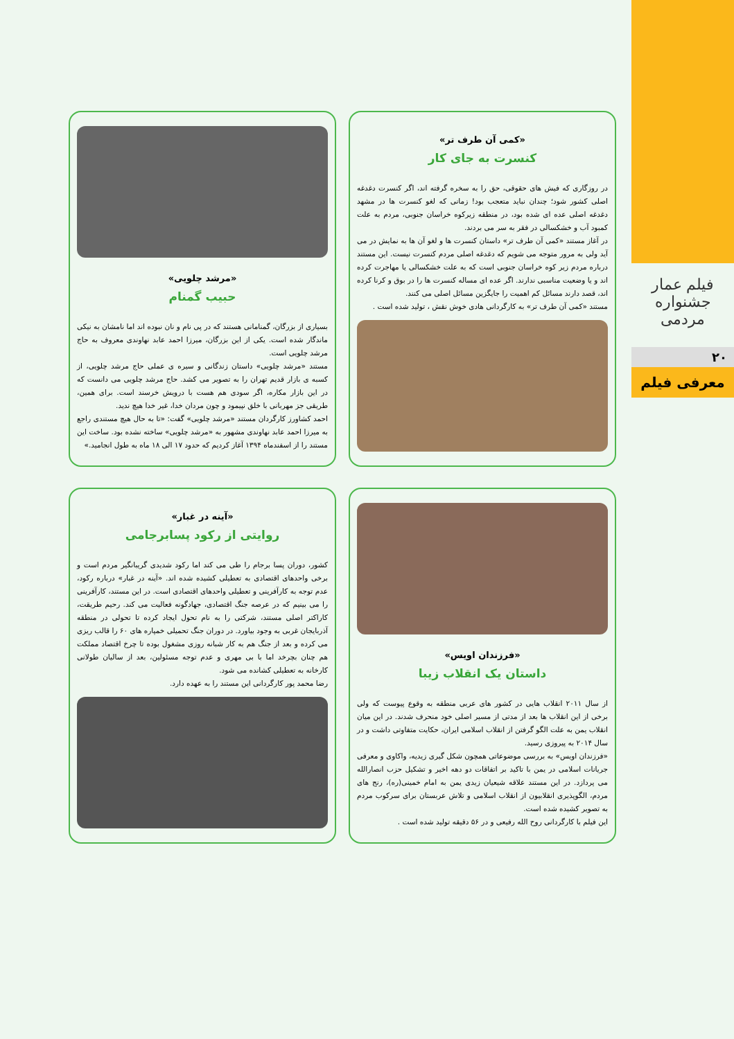فیلم عمار
جشنواره مردمی
۲۰
معرفی فیلم
«کمی آن طرف تر»
کنسرت به جای کار
در روزگاری که فیش های حقوقی، حق را به سخره گرفته اند، اگر کنسرت دغدغه اصلی کشور شود؛ چندان نباید متعجب بود! زمانی که لغو کنسرت ها در مشهد دغدغه اصلی عده ای شده بود، در منطقه زیرکوه خراسان جنوبی، مردم به علت کمبود آب و خشکسالی در فقر به سر می بردند.
در آغاز مستند «کمی آن طرف تر» داستان کنسرت ها و لغو آن ها به نمایش در می آید ولی به مرور متوجه می شویم که دغدغه اصلی مردم کنسرت نیست. این مستند درباره مردم زیر کوه خراسان جنوبی است که به علت خشکسالی یا مهاجرت کرده اند و یا وضعیت مناسبی ندارند. اگر عده ای مساله کنسرت ها را در بوق و کرنا کرده اند، قصد دارند مسائل کم اهمیت را جایگزین مسائل اصلی می کنند.
مستند «کمی آن طرف تر» به کارگردانی هادی خوش نقش ، تولید شده است .
«مرشد چلویی»
حبیب گمنام
بسیاری از بزرگان، گمنامانی هستند که در پی نام و نان نبوده اند اما نامشان به نیکی ماندگار شده است. یکی از این بزرگان، میرزا احمد عابد نهاوندی معروف به حاج مرشد چلویی است.
مستند «مرشد چلویی» داستان زندگانی و سیره ی عملی حاج مرشد چلویی، از کسبه ی بازار قدیم تهران را به تصویر می کشد. حاج مرشد چلویی می دانست که در این بازار مکاره، اگر سودی هم هست با درویش خرسند است. برای همین، طریقی جز مهربانی با خلق نپیمود و چون مردان خدا، غیر خدا هیچ ندید.
احمد کشاورز کارگردان مستند «مرشد چلویی» گفت: «تا به حال هیچ مستندی راجع به میرزا احمد عابد نهاوندی مشهور به «مرشد چلویی» ساخته نشده بود. ساخت این مستند را از اسفندماه ۱۳۹۴ آغاز کردیم که حدود ۱۷ الی ۱۸ ماه به طول انجامید.»
«فرزندان اویس»
داستان یک انقلاب زیبا
از سال ۲۰۱۱ انقلاب هایی در کشور های عربی منطقه به وقوع پیوست که ولی برخی از این انقلاب ها بعد از مدتی از مسیر اصلی خود منحرف شدند. در این میان انقلاب یمن به علت الگو گرفتن از انقلاب اسلامی ایران، حکایت متفاوتی داشت و در سال ۲۰۱۴ به پیروزی رسید.
«فرزندان اویس» به بررسی موضوعاتی همچون شکل گیری زیدیه، واکاوی و معرفی جریانات اسلامی در یمن با تاکید بر اتفاقات دو دهه اخیر و تشکیل حزب انصارالله می پردازد. در این مستند علاقه شیعیان زیدی یمن به امام خمینی(ره)، رنج های مردم، الگوپذیری انقلابیون از انقلاب اسلامی و تلاش عربستان برای سرکوب مردم به تصویر کشیده شده است.
این فیلم با کارگردانی روح الله رفیعی و در ۵۶ دقیقه تولید شده است .
«آینه در غبار»
روایتی از رکود پسابرجامی
کشور، دوران پسا برجام را طی می کند اما رکود شدیدی گریبانگیر مردم است و برخی واحدهای اقتصادی به تعطیلی کشیده شده اند. «آینه در غبار» درباره رکود، عدم توجه به کارآفرینی و تعطیلی واحدهای اقتصادی است. در این مستند، کارآفرینی را می بینیم که در عرصه جنگ اقتصادی، جهادگونه فعالیت می کند. رحیم طریقت، کاراکتر اصلی مستند، شرکتی را به نام تحول ایجاد کرده تا تحولی در منطقه آذربایجان غربی به وجود بیاورد. در دوران جنگ تحمیلی خمپاره های ۶۰ را قالب ریزی می کرده و بعد از جنگ هم به کار شبانه روزی مشغول بوده تا چرخ اقتصاد مملکت هم چنان بچرخد اما با بی مهری و عدم توجه مسئولین، بعد از سالیان طولانی کارخانه به تعطیلی کشانده می شود.
رضا محمد پور کارگردانی این مستند را به عهده دارد.